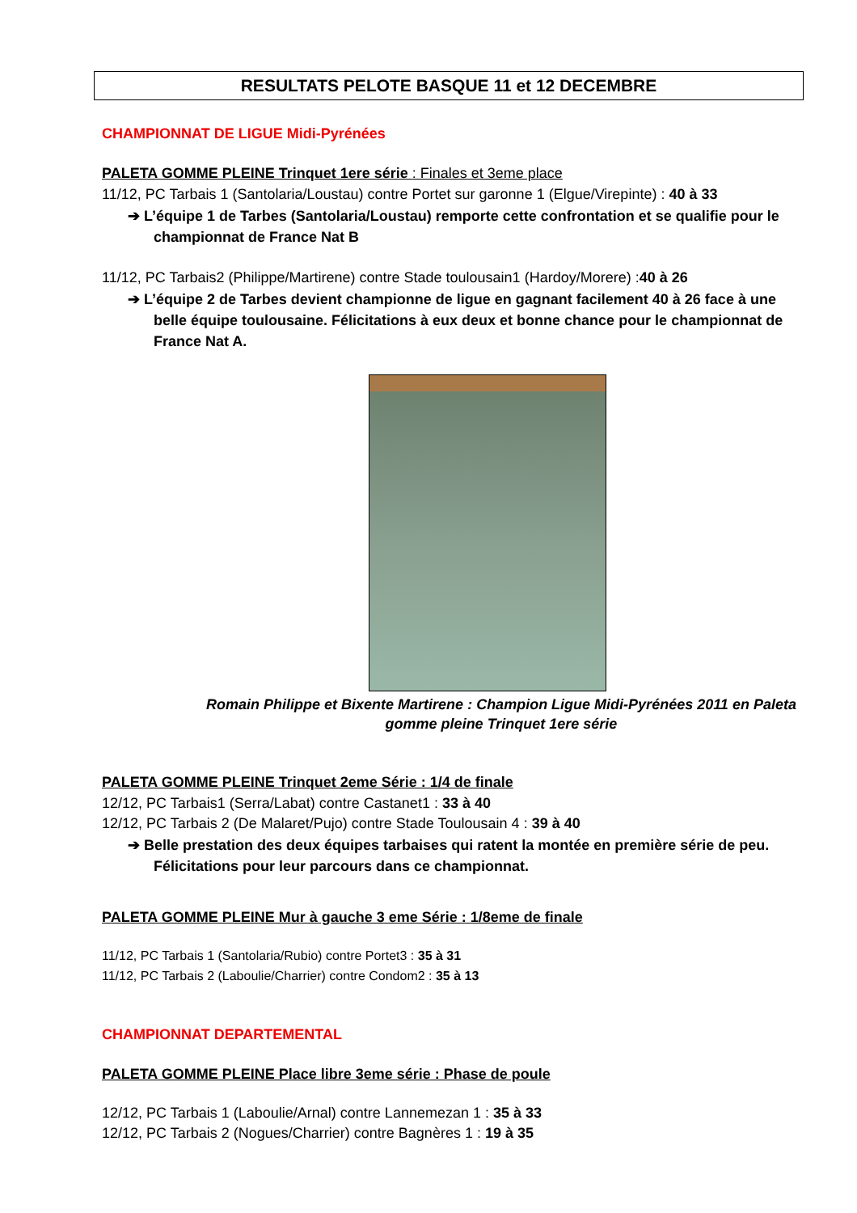RESULTATS PELOTE BASQUE 11 et 12 DECEMBRE
CHAMPIONNAT DE LIGUE Midi-Pyrénées
PALETA GOMME PLEINE Trinquet 1ere série : Finales et 3eme place
11/12, PC Tarbais 1 (Santolaria/Loustau) contre Portet sur garonne 1 (Elgue/Virepinte) : 40 à 33
➔ L’équipe 1 de Tarbes (Santolaria/Loustau) remporte cette confrontation et se qualifie pour le championnat de France Nat B
11/12, PC Tarbais2 (Philippe/Martirene) contre Stade toulousain1 (Hardoy/Morere) :40 à 26
➔ L’équipe 2 de Tarbes devient championne de ligue en gagnant facilement 40 à 26 face à une belle équipe toulousaine. Félicitations à eux deux et bonne chance pour le championnat de France Nat A.
Romain Philippe et Bixente Martirene : Champion Ligue Midi-Pyrénées 2011 en Paleta gomme pleine Trinquet 1ere série
PALETA GOMME PLEINE Trinquet 2eme Série : 1/4 de finale
12/12, PC Tarbais1 (Serra/Labat) contre Castanet1 : 33 à 40
12/12, PC Tarbais 2 (De Malaret/Pujo) contre Stade Toulousain 4 : 39 à 40
➔ Belle prestation des deux équipes tarbaises qui ratent la montée en première série de peu. Félicitations pour leur parcours dans ce championnat.
PALETA GOMME PLEINE Mur à gauche 3 eme Série : 1/8eme de finale
11/12, PC Tarbais 1 (Santolaria/Rubio) contre Portet3 : 35 à 31
11/12, PC Tarbais 2 (Laboulie/Charrier) contre Condom2 : 35 à 13
CHAMPIONNAT DEPARTEMENTAL
PALETA GOMME PLEINE Place libre 3eme série : Phase de poule
12/12, PC Tarbais 1 (Laboulie/Arnal) contre Lannemezan 1 : 35 à 33
12/12, PC Tarbais 2 (Nogues/Charrier) contre Bagnères 1 : 19 à 35